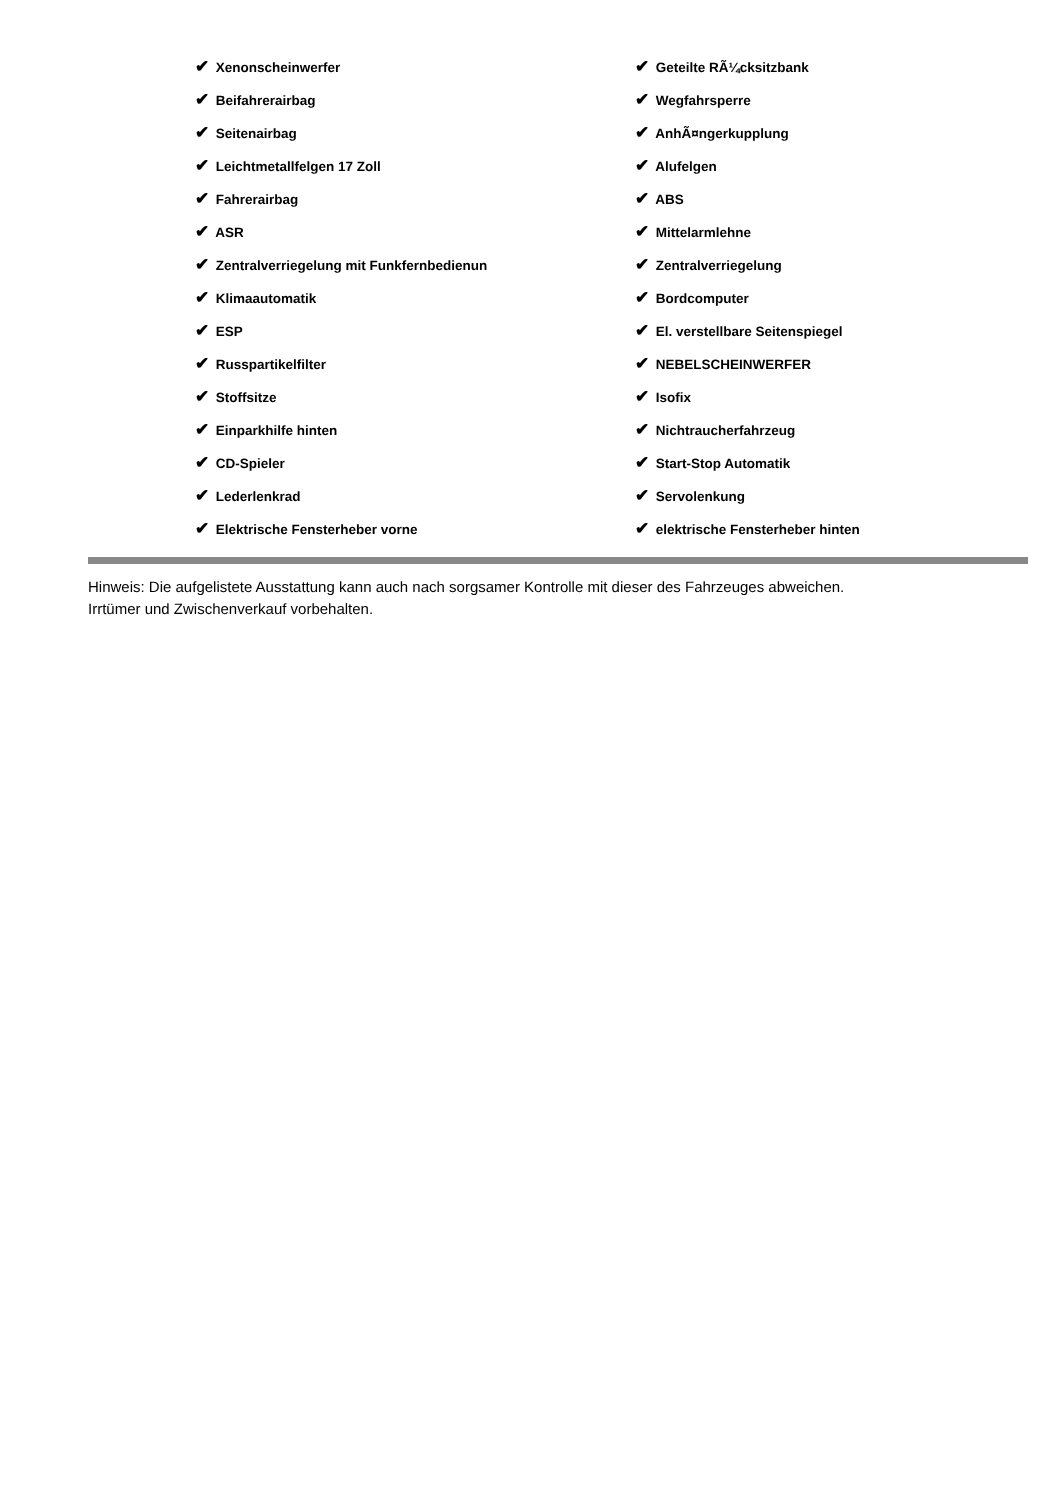| ✔ Xenonscheinwerfer | ✔ Geteilte RÃ¼cksitzbank |
| ✔ Beifahrerairbag | ✔ Wegfahrsperre |
| ✔ Seitenairbag | ✔ AnhÃ¤ngerkupplung |
| ✔ Leichtmetallfelgen 17 Zoll | ✔ Alufelgen |
| ✔ Fahrerairbag | ✔ ABS |
| ✔ ASR | ✔ Mittelarmlehne |
| ✔ Zentralverriegelung mit Funkfernbedienun | ✔ Zentralverriegelung |
| ✔ Klimaautomatik | ✔ Bordcomputer |
| ✔ ESP | ✔ El. verstellbare Seitenspiegel |
| ✔ Russpartikelfilter | ✔ NEBELSCHEINWERFER |
| ✔ Stoffsitze | ✔ Isofix |
| ✔ Einparkhilfe hinten | ✔ Nichtraucherfahrzeug |
| ✔ CD-Spieler | ✔ Start-Stop Automatik |
| ✔ Lederlenkrad | ✔ Servolenkung |
| ✔ Elektrische Fensterheber vorne | ✔ elektrische Fensterheber hinten |
Hinweis: Die aufgelistete Ausstattung kann auch nach sorgsamer Kontrolle mit dieser des Fahrzeuges abweichen. Irrtümer und Zwischenverkauf vorbehalten.